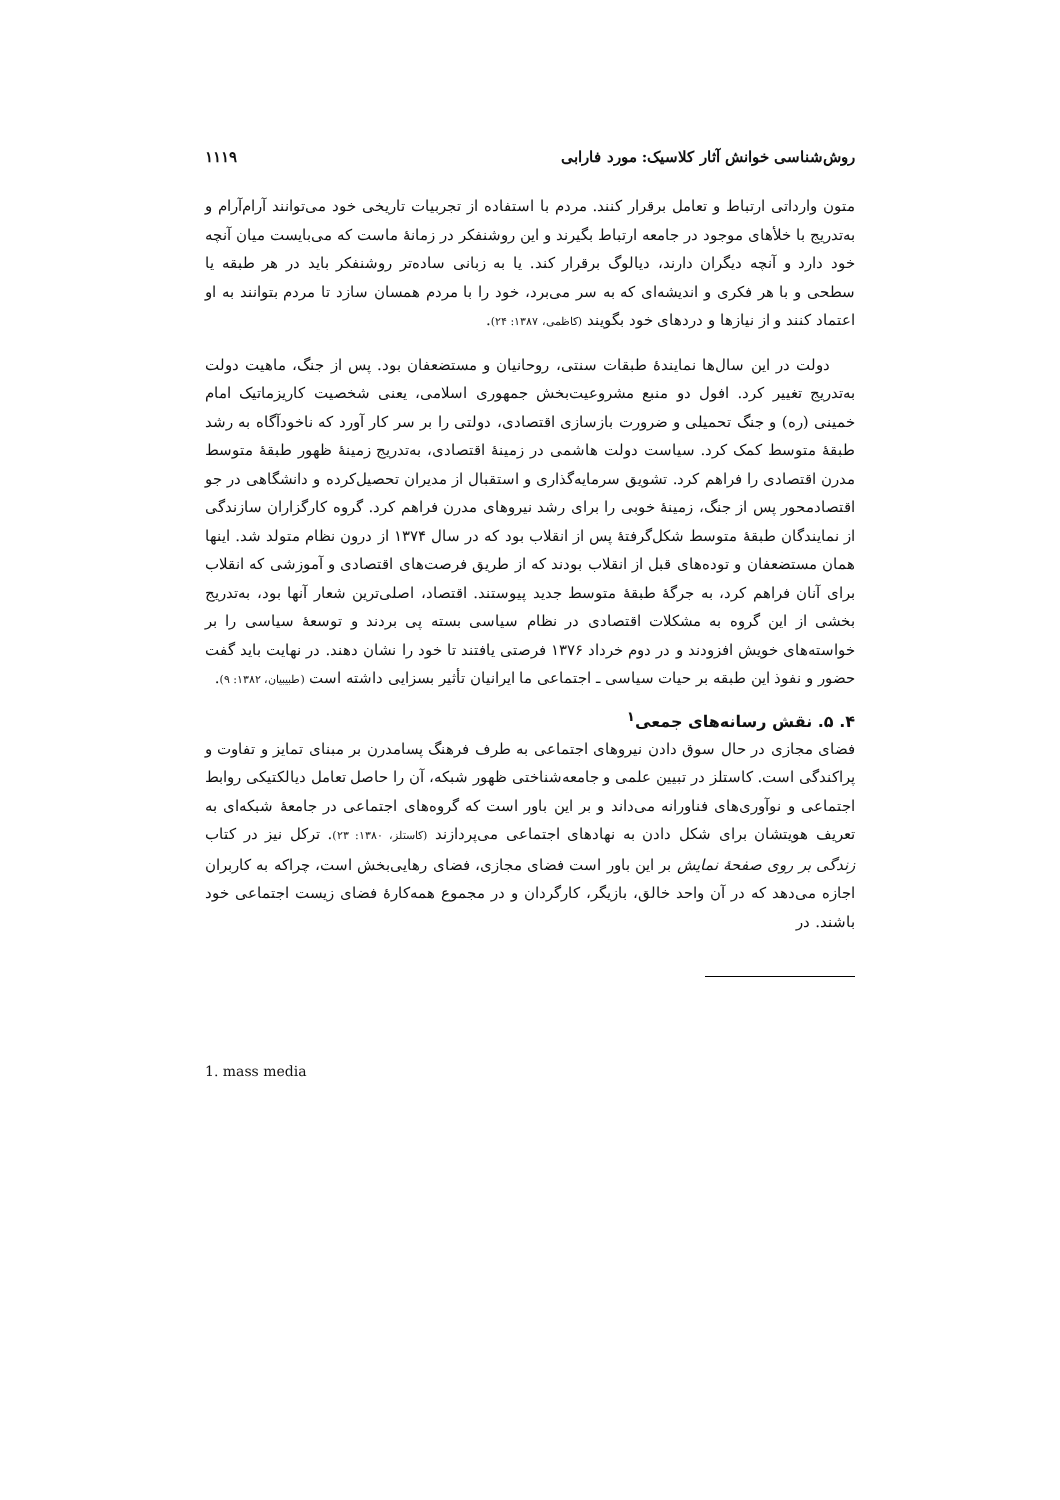روش‌شناسی خوانش آثار کلاسیک: مورد فارابی ۱۱۱۹
متون وارداتی ارتباط و تعامل برقرار کنند. مردم با استفاده از تجربیات تاریخی خود می‌توانند آرام‌آرام و به‌تدریج با خلأهای موجود در جامعه ارتباط بگیرند و این روشنفکر در زمانهٔ ماست که می‌بایست میان آنچه خود دارد و آنچه دیگران دارند، دیالوگ برقرار کند. یا به زبانی ساده‌تر روشنفکر باید در هر طبقه یا سطحی و با هر فکری و اندیشه‌ای که به سر می‌برد، خود را با مردم همسان سازد تا مردم بتوانند به او اعتماد کنند و از نیازها و دردهای خود بگویند (کاظمی، ۱۳۸۷: ۲۴).
دولت در این سال‌ها نمایندهٔ طبقات سنتی، روحانیان و مستضعفان بود. پس از جنگ، ماهیت دولت به‌تدریج تغییر کرد. افول دو منبع مشروعیت‌بخش جمهوری اسلامی، یعنی شخصیت کاریزماتیک امام خمینی (ره) و جنگ تحمیلی و ضرورت بازسازی اقتصادی، دولتی را بر سر کار آورد که ناخودآگاه به رشد طبقهٔ متوسط کمک کرد. سیاست دولت هاشمی در زمینهٔ اقتصادی، به‌تدریج زمینهٔ ظهور طبقهٔ متوسط مدرن اقتصادی را فراهم کرد. تشویق سرمایه‌گذاری و استقبال از مدیران تحصیل‌کرده و دانشگاهی در جو اقتصادمحور پس از جنگ، زمینهٔ خوبی را برای رشد نیروهای مدرن فراهم کرد. گروه کارگزاران سازندگی از نمایندگان طبقهٔ متوسط شکل‌گرفتهٔ پس از انقلاب بود که در سال ۱۳۷۴ از درون نظام متولد شد. اینها همان مستضعفان و توده‌های قبل از انقلاب بودند که از طریق فرصت‌های اقتصادی و آموزشی که انقلاب برای آنان فراهم کرد، به جرگهٔ طبقهٔ متوسط جدید پیوستند. اقتصاد، اصلی‌ترین شعار آنها بود، به‌تدریج بخشی از این گروه به مشکلات اقتصادی در نظام سیاسی بسته پی بردند و توسعهٔ سیاسی را بر خواسته‌های خویش افزودند و در دوم خرداد ۱۳۷۶ فرصتی یافتند تا خود را نشان دهند. در نهایت باید گفت حضور و نفوذ این طبقه بر حیات سیاسی ـ اجتماعی ما ایرانیان تأثیر بسزایی داشته است (طبیبیان، ۱۳۸۲: ۹).
۴. ۵. نقش رسانه‌های جمعی<sup>۱</sup>
فضای مجازی در حال سوق دادن نیروهای اجتماعی به طرف فرهنگ پسامدرن بر مبنای تمایز و تفاوت و پراکندگی است. کاستلز در تبیین علمی و جامعه‌شناختی ظهور شبکه، آن را حاصل تعامل دیالکتیکی روابط اجتماعی و نوآوری‌های فناورانه می‌داند و بر این باور است که گروه‌های اجتماعی در جامعهٔ شبکه‌ای به تعریف هویتشان برای شکل دادن به نهادهای اجتماعی می‌پردازند (کاستلز، ۱۳۸۰: ۲۳). ترکل نیز در کتاب زندگی بر روی صفحهٔ نمایش بر این باور است فضای مجازی، فضای رهایی‌بخش است، چراکه به کاربران اجازه می‌دهد که در آن واحد خالق، بازیگر، کارگردان و در مجموع همه‌کارهٔ فضای زیست اجتماعی خود باشند. در
1. mass media